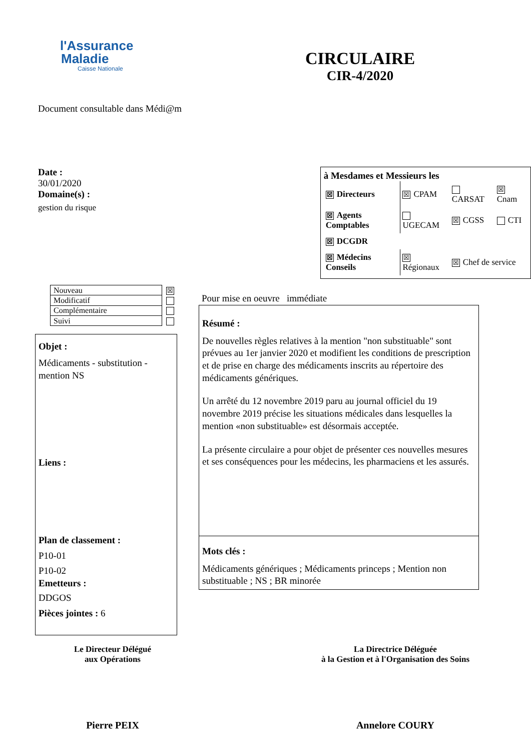l'Assurance
Maladie
Caisse Nationale
CIRCULAIRE
CIR-4/2020
Document consultable dans Médi@m
Date :
30/01/2020
Domaine(s) :
gestion du risque
à Mesdames et Messieurs les
| ☒ Directeurs | ☒ CPAM | CARSAT | ☒ Cnam |
| ☒ Agents Comptables | UGECAM | ☒ CGSS | CTI |
| ☒ DCGDR | | | |
| ☒ Médecins Conseils | ☒ Régionaux | ☒ Chef de service | |
| Nouveau | ☒ |
| Modificatif | |
| Complémentaire | |
| Suivi | |
Objet :
Médicaments - substitution - mention NS
Liens :
Plan de classement :
P10-01
P10-02
Emetteurs :
DDGOS
Pièces jointes : 6
Pour mise en oeuvre immédiate
Résumé :
De nouvelles règles relatives à la mention "non substituable" sont prévues au 1er janvier 2020 et modifient les conditions de prescription et de prise en charge des médicaments inscrits au répertoire des médicaments génériques.
Un arrêté du 12 novembre 2019 paru au journal officiel du 19 novembre 2019 précise les situations médicales dans lesquelles la mention «non substituable» est désormais acceptée.
La présente circulaire a pour objet de présenter ces nouvelles mesures et ses conséquences pour les médecins, les pharmaciens et les assurés.
Mots clés :
Médicaments génériques ; Médicaments princeps ; Mention non substituable ; NS ; BR minorée
Le Directeur Délégué
aux Opérations
Pierre PEIX
La Directrice Déléguée
à la Gestion et à l'Organisation des Soins
Annelore COURY